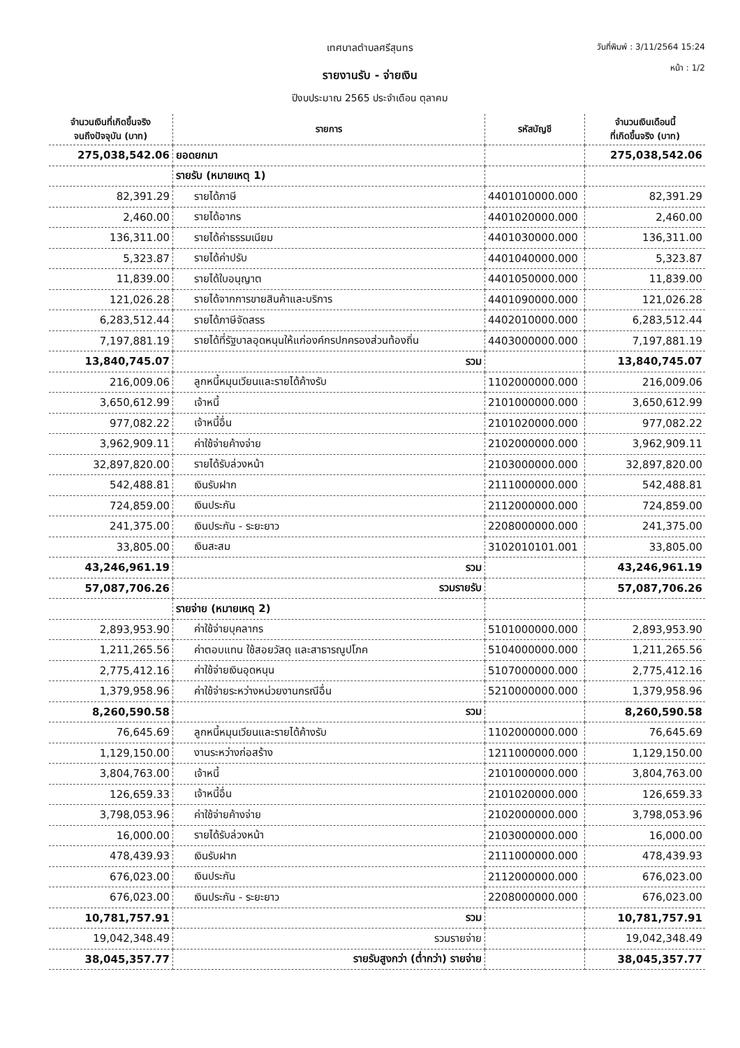เทศบาลตำบลศรีสุนทร วันที่พิมพ์ : 3/11/2564 15:24
รายงานรับ - จ่ายเงิน
หน้า : 1/2
ปีงบประมาณ 2565 ประจำเดือน ตุลาคม
| จำนวนเงินที่เกิดขึ้นจริง จนถึงปัจจุบัน (บาท) | รายการ | รหัสบัญชี | จำนวนเงินเดือนนี้ ที่เกิดขึ้นจริง (บาท) |
| --- | --- | --- | --- |
| 275,038,542.06 | ยอดยกมา | | 275,038,542.06 |
| | รายรับ (หมายเหตุ 1) | | |
| 82,391.29 | รายได้ภาษี | 4401010000.000 | 82,391.29 |
| 2,460.00 | รายได้อากร | 4401020000.000 | 2,460.00 |
| 136,311.00 | รายได้ค่าธรรมเนียม | 4401030000.000 | 136,311.00 |
| 5,323.87 | รายได้ค่าปรับ | 4401040000.000 | 5,323.87 |
| 11,839.00 | รายได้ใบอนุญาต | 4401050000.000 | 11,839.00 |
| 121,026.28 | รายได้จากการขายสินค้าและบริการ | 4401090000.000 | 121,026.28 |
| 6,283,512.44 | รายได้ภาษีจัดสรร | 4402010000.000 | 6,283,512.44 |
| 7,197,881.19 | รายได้ที่รัฐบาลอุดหนุนให้แก่องค์กรปกครองส่วนท้องถิ่น | 4403000000.000 | 7,197,881.19 |
| 13,840,745.07 | รวม | | 13,840,745.07 |
| 216,009.06 | ลูกหนี้หมุนเวียนและรายได้ค้างรับ | 1102000000.000 | 216,009.06 |
| 3,650,612.99 | เจ้าหนี้ | 2101000000.000 | 3,650,612.99 |
| 977,082.22 | เจ้าหนี้อื่น | 2101020000.000 | 977,082.22 |
| 3,962,909.11 | ค่าใช้จ่ายค้างจ่าย | 2102000000.000 | 3,962,909.11 |
| 32,897,820.00 | รายได้รับล่วงหน้า | 2103000000.000 | 32,897,820.00 |
| 542,488.81 | เงินรับฝาก | 2111000000.000 | 542,488.81 |
| 724,859.00 | เงินประกัน | 2112000000.000 | 724,859.00 |
| 241,375.00 | เงินประกัน - ระยะยาว | 2208000000.000 | 241,375.00 |
| 33,805.00 | เงินสะสม | 3102010101.001 | 33,805.00 |
| 43,246,961.19 | รวม | | 43,246,961.19 |
| 57,087,706.26 | รวมรายรับ | | 57,087,706.26 |
| | รายจ่าย (หมายเหตุ 2) | | |
| 2,893,953.90 | ค่าใช้จ่ายบุคลากร | 5101000000.000 | 2,893,953.90 |
| 1,211,265.56 | ค่าตอบแทน ใช้สอยวัสดุ และสาธารณูปโภค | 5104000000.000 | 1,211,265.56 |
| 2,775,412.16 | ค่าใช้จ่ายเงินอุดหนุน | 5107000000.000 | 2,775,412.16 |
| 1,379,958.96 | ค่าใช้จ่ายระหว่างหน่วยงานกรณีอื่น | 5210000000.000 | 1,379,958.96 |
| 8,260,590.58 | รวม | | 8,260,590.58 |
| 76,645.69 | ลูกหนี้หมุนเวียนและรายได้ค้างรับ | 1102000000.000 | 76,645.69 |
| 1,129,150.00 | งานระหว่างก่อสร้าง | 1211000000.000 | 1,129,150.00 |
| 3,804,763.00 | เจ้าหนี้ | 2101000000.000 | 3,804,763.00 |
| 126,659.33 | เจ้าหนี้อื่น | 2101020000.000 | 126,659.33 |
| 3,798,053.96 | ค่าใช้จ่ายค้างจ่าย | 2102000000.000 | 3,798,053.96 |
| 16,000.00 | รายได้รับล่วงหน้า | 2103000000.000 | 16,000.00 |
| 478,439.93 | เงินรับฝาก | 2111000000.000 | 478,439.93 |
| 676,023.00 | เงินประกัน | 2112000000.000 | 676,023.00 |
| 676,023.00 | เงินประกัน - ระยะยาว | 2208000000.000 | 676,023.00 |
| 10,781,757.91 | รวม | | 10,781,757.91 |
| 19,042,348.49 | รวมรายจ่าย | | 19,042,348.49 |
| 38,045,357.77 | รายรับสูงกว่า (ต่ำกว่า) รายจ่าย | | 38,045,357.77 |